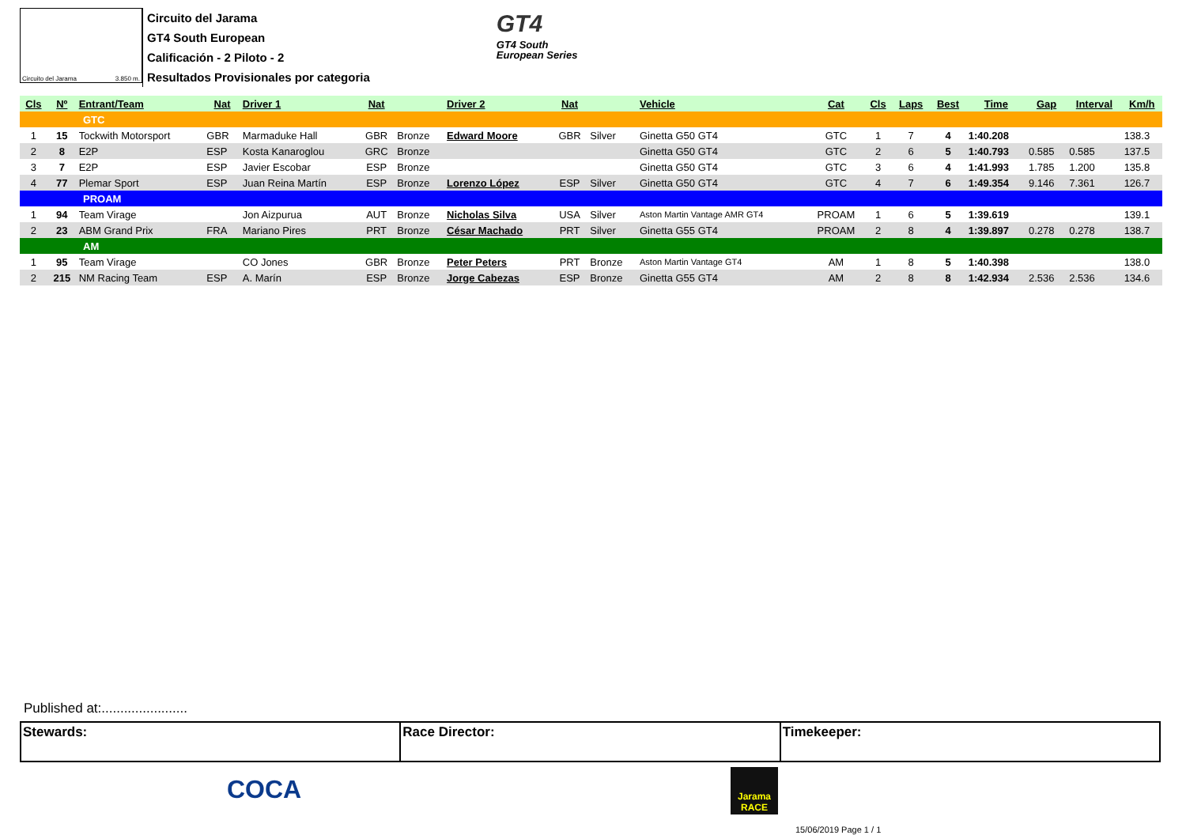Circuito del Jarama 3.850 m.
Circuito del Jarama
GT4 South European
Calificación - 2 Piloto - 2
Resultados Provisionales por categoria
GT4
GT4 South
European Series
| Cls | Nº | Entrant/Team | Nat | Driver 1 | Nat | | Driver 2 | Nat | | Vehicle | Cat | Cls | Laps | Best | Time | Gap | Interval | Km/h |
| --- | --- | --- | --- | --- | --- | --- | --- | --- | --- | --- | --- | --- | --- | --- | --- | --- | --- | --- |
| GTC | | | | | | | | | | | | | | | | | | |
| 1 | 15 | Tockwith Motorsport | GBR | Marmaduke Hall | GBR | Bronze | Edward Moore | GBR | Silver | Ginetta G50 GT4 | GTC | 1 | 7 | 4 | 1:40.208 | | | 138.3 |
| 2 | 8 | E2P | ESP | Kosta Kanaroglou | GRC | Bronze | | | | Ginetta G50 GT4 | GTC | 2 | 6 | 5 | 1:40.793 | 0.585 | 0.585 | 137.5 |
| 3 | 7 | E2P | ESP | Javier Escobar | ESP | Bronze | | | | Ginetta G50 GT4 | GTC | 3 | 6 | 4 | 1:41.993 | 1.785 | 1.200 | 135.8 |
| 4 | 77 | Plemar Sport | ESP | Juan Reina Martín | ESP | Bronze | Lorenzo López | ESP | Silver | Ginetta G50 GT4 | GTC | 4 | 7 | 6 | 1:49.354 | 9.146 | 7.361 | 126.7 |
| PROAM | | | | | | | | | | | | | | | | | | |
| 1 | 94 | Team Virage | | Jon Aizpurua | AUT | Bronze | Nicholas Silva | USA | Silver | Aston Martin Vantage AMR GT4 | PROAM | 1 | 6 | 5 | 1:39.619 | | | 139.1 |
| 2 | 23 | ABM Grand Prix | FRA | Mariano Pires | PRT | Bronze | César Machado | PRT | Silver | Ginetta G55 GT4 | PROAM | 2 | 8 | 4 | 1:39.897 | 0.278 | 0.278 | 138.7 |
| AM | | | | | | | | | | | | | | | | | | |
| 1 | 95 | Team Virage | | CO Jones | GBR | Bronze | Peter Peters | PRT | Bronze | Aston Martin Vantage GT4 | AM | 1 | 8 | 5 | 1:40.398 | | | 138.0 |
| 2 | 215 | NM Racing Team | ESP | A. Marín | ESP | Bronze | Jorge Cabezas | ESP | Bronze | Ginetta G55 GT4 | AM | 2 | 8 | 8 | 1:42.934 | 2.536 | 2.536 | 134.6 |
Published at:.......................
Stewards: Race Director: Timekeeper:
COCA
Jarama RACE
15/06/2019 Page 1 / 1